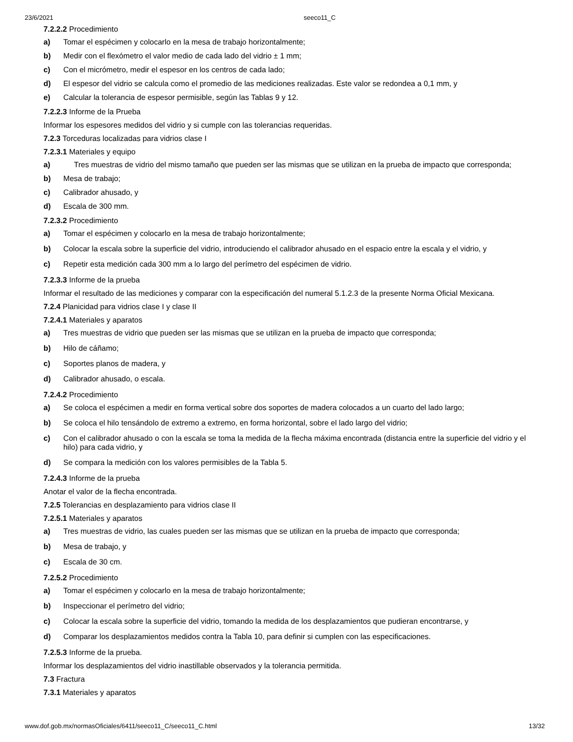23/6/2021 seeco11_C
7.2.2.2 Procedimiento
a) Tomar el espécimen y colocarlo en la mesa de trabajo horizontalmente;
b) Medir con el flexómetro el valor medio de cada lado del vidrio ± 1 mm;
c) Con el micrómetro, medir el espesor en los centros de cada lado;
d) El espesor del vidrio se calcula como el promedio de las mediciones realizadas. Este valor se redondea a 0,1 mm, y
e) Calcular la tolerancia de espesor permisible, según las Tablas 9 y 12.
7.2.2.3 Informe de la Prueba
Informar los espesores medidos del vidrio y si cumple con las tolerancias requeridas.
7.2.3 Torceduras localizadas para vidrios clase I
7.2.3.1 Materiales y equipo
a) Tres muestras de vidrio del mismo tamaño que pueden ser las mismas que se utilizan en la prueba de impacto que corresponda;
b) Mesa de trabajo;
c) Calibrador ahusado, y
d) Escala de 300 mm.
7.2.3.2 Procedimiento
a) Tomar el espécimen y colocarlo en la mesa de trabajo horizontalmente;
b) Colocar la escala sobre la superficie del vidrio, introduciendo el calibrador ahusado en el espacio entre la escala y el vidrio, y
c) Repetir esta medición cada 300 mm a lo largo del perímetro del espécimen de vidrio.
7.2.3.3 Informe de la prueba
Informar el resultado de las mediciones y comparar con la especificación del numeral 5.1.2.3 de la presente Norma Oficial Mexicana.
7.2.4 Planicidad para vidrios clase I y clase II
7.2.4.1 Materiales y aparatos
a) Tres muestras de vidrio que pueden ser las mismas que se utilizan en la prueba de impacto que corresponda;
b) Hilo de cáñamo;
c) Soportes planos de madera, y
d) Calibrador ahusado, o escala.
7.2.4.2 Procedimiento
a) Se coloca el espécimen a medir en forma vertical sobre dos soportes de madera colocados a un cuarto del lado largo;
b) Se coloca el hilo tensándolo de extremo a extremo, en forma horizontal, sobre el lado largo del vidrio;
c) Con el calibrador ahusado o con la escala se toma la medida de la flecha máxima encontrada (distancia entre la superficie del vidrio y el hilo) para cada vidrio, y
d) Se compara la medición con los valores permisibles de la Tabla 5.
7.2.4.3 Informe de la prueba
Anotar el valor de la flecha encontrada.
7.2.5 Tolerancias en desplazamiento para vidrios clase II
7.2.5.1 Materiales y aparatos
a) Tres muestras de vidrio, las cuales pueden ser las mismas que se utilizan en la prueba de impacto que corresponda;
b) Mesa de trabajo, y
c) Escala de 30 cm.
7.2.5.2 Procedimiento
a) Tomar el espécimen y colocarlo en la mesa de trabajo horizontalmente;
b) Inspeccionar el perímetro del vidrio;
c) Colocar la escala sobre la superficie del vidrio, tomando la medida de los desplazamientos que pudieran encontrarse, y
d) Comparar los desplazamientos medidos contra la Tabla 10, para definir si cumplen con las especificaciones.
7.2.5.3 Informe de la prueba.
Informar los desplazamientos del vidrio inastillable observados y la tolerancia permitida.
7.3 Fractura
7.3.1 Materiales y aparatos
www.dof.gob.mx/normasOficiales/6411/seeco11_C/seeco11_C.html 13/32